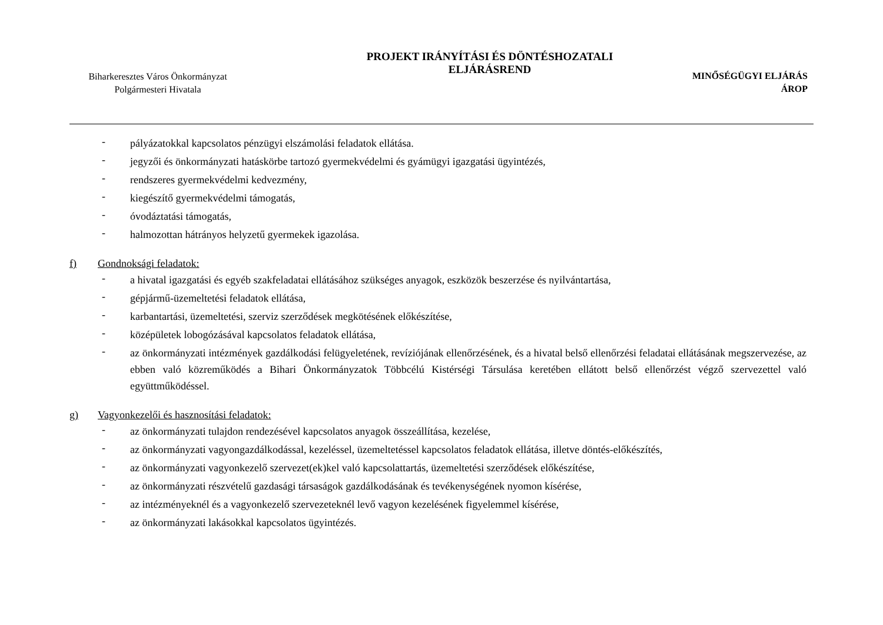Biharkeresztes Város Önkormányzat
Polgármesteri Hivatala
PROJEKT IRÁNYÍTÁSI ÉS DÖNTÉSHOZATALI
ELJÁRÁSREND
MINŐSÉGÜGYI ELJÁRÁS
ÁROP
- pályázatokkal kapcsolatos pénzügyi elszámolási feladatok ellátása.
- jegyzői és önkormányzati hatáskörbe tartozó gyermekvédelmi és gyámügyi igazgatási ügyintézés,
- rendszeres gyermekvédelmi kedvezmény,
- kiegészítő gyermekvédelmi támogatás,
- óvodáztatási támogatás,
- halmozottan hátrányos helyzetű gyermekek igazolása.
f) Gondnoksági feladatok:
- a hivatal igazgatási és egyéb szakfeladatai ellátásához szükséges anyagok, eszközök beszerzése és nyilvántartása,
- gépjármű-üzemeltetési feladatok ellátása,
- karbantartási, üzemeltetési, szerviz szerződések megkötésének előkészítése,
- középületek lobogózásával kapcsolatos feladatok ellátása,
- az önkormányzati intézmények gazdálkodási felügyeletének, revíziójának ellenőrzésének, és a hivatal belső ellenőrzési feladatai ellátásának megszervezése, az ebben való közreműködés a Bihari Önkormányzatok Többcélú Kistérségi Társulása keretében ellátott belső ellenőrzést végző szervezettel való együttműködéssel.
g) Vagyonkezelői és hasznosítási feladatok:
- az önkormányzati tulajdon rendezésével kapcsolatos anyagok összeállítása, kezelése,
- az önkormányzati vagyongazdálkodással, kezeléssel, üzemeltetéssel kapcsolatos feladatok ellátása, illetve döntés-előkészítés,
- az önkormányzati vagyonkezelő szervezet(ek)kel való kapcsolattartás, üzemeltetési szerződések előkészítése,
- az önkormányzati részvételű gazdasági társaságok gazdálkodásának és tevékenységének nyomon kísérése,
- az intézményeknél és a vagyonkezelő szervezeteknél levő vagyon kezelésének figyelemmel kísérése,
- az önkormányzati lakásokkal kapcsolatos ügyintézés.